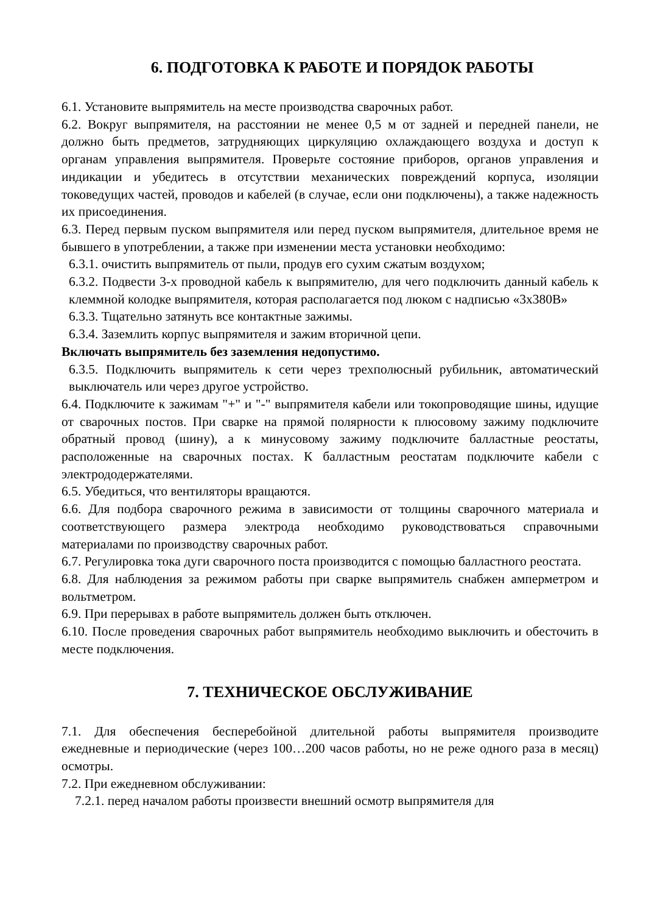6. ПОДГОТОВКА К РАБОТЕ И ПОРЯДОК РАБОТЫ
6.1. Установите выпрямитель на месте производства сварочных работ.
6.2. Вокруг выпрямителя, на расстоянии не менее 0,5 м от задней и передней панели, не должно быть предметов, затрудняющих циркуляцию охлаждающего воздуха и доступ к органам управления выпрямителя. Проверьте состояние приборов, органов управления и индикации и убедитесь в отсутствии механических повреждений корпуса, изоляции токоведущих частей, проводов и кабелей (в случае, если они подключены), а также надежность их присоединения.
6.3. Перед первым пуском выпрямителя или перед пуском выпрямителя, длительное время не бывшего в употреблении, а также при изменении места установки необходимо:
6.3.1. очистить выпрямитель от пыли, продув его сухим сжатым воздухом;
6.3.2. Подвести 3-х проводной кабель к выпрямителю, для чего подключить данный кабель к клеммной колодке выпрямителя, которая располагается под люком с надписью «3х380В»
6.3.3. Тщательно затянуть все контактные зажимы.
6.3.4. Заземлить корпус выпрямителя и зажим вторичной цепи.
Включать выпрямитель без заземления недопустимо.
6.3.5. Подключить выпрямитель к сети через трехполюсный рубильник, автоматический выключатель или через другое устройство.
6.4. Подключите к зажимам "+" и "-" выпрямителя кабели или токопроводящие шины, идущие от сварочных постов. При сварке на прямой полярности к плюсовому зажиму подключите обратный провод (шину), а к минусовому зажиму подключите балластные реостаты, расположенные на сварочных постах. К балластным реостатам подключите кабели с электрододержателями.
6.5. Убедиться, что вентиляторы вращаются.
6.6. Для подбора сварочного режима в зависимости от толщины сварочного материала и соответствующего размера электрода необходимо руководствоваться справочными материалами по производству сварочных работ.
6.7. Регулировка тока дуги сварочного поста производится с помощью балластного реостата.
6.8. Для наблюдения за режимом работы при сварке выпрямитель снабжен амперметром и вольтметром.
6.9. При перерывах в работе выпрямитель должен быть отключен.
6.10. После проведения сварочных работ выпрямитель необходимо выключить и обесточить в месте подключения.
7. ТЕХНИЧЕСКОЕ ОБСЛУЖИВАНИЕ
7.1. Для обеспечения бесперебойной длительной работы выпрямителя производите ежедневные и периодические (через 100…200 часов работы, но не реже одного раза в месяц) осмотры.
7.2. При ежедневном обслуживании:
7.2.1. перед началом работы произвести внешний осмотр выпрямителя для